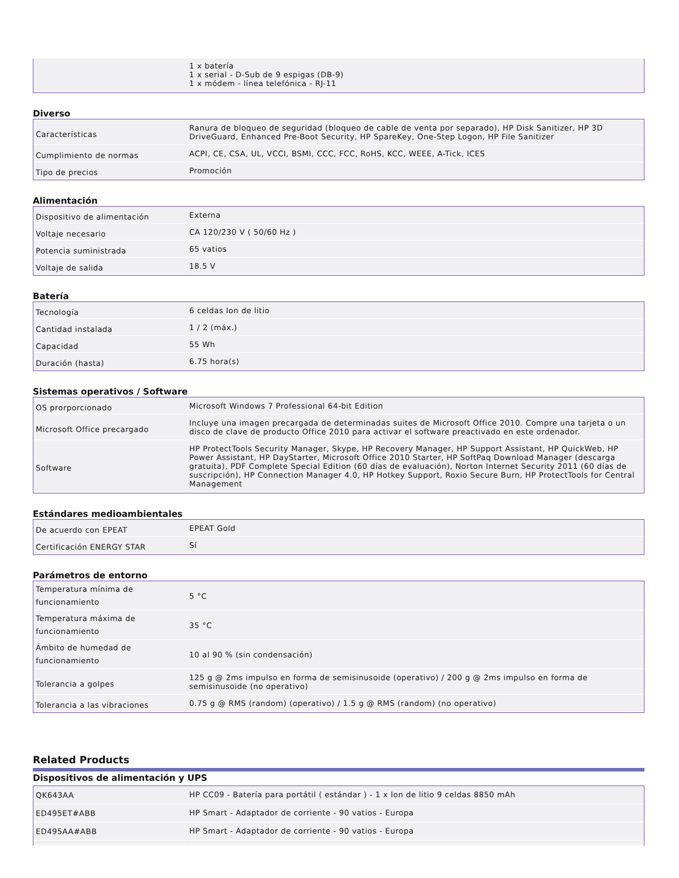| | 1 x batería 1 x serial - D-Sub de 9 espigas (DB-9) 1 x módem - línea telefónica - RJ-11 |
Diverso
| Características | Ranura de bloqueo de seguridad (bloqueo de cable de venta por separado), HP Disk Sanitizer, HP 3D DriveGuard, Enhanced Pre-Boot Security, HP SpareKey, One-Step Logon, HP File Sanitizer |
| Cumplimiento de normas | ACPI, CE, CSA, UL, VCCI, BSMI, CCC, FCC, RoHS, KCC, WEEE, A-Tick, ICES |
| Tipo de precios | Promoción |
Alimentación
| Dispositivo de alimentación | Externa |
| Voltaje necesario | CA 120/230 V ( 50/60 Hz ) |
| Potencia suministrada | 65 vatios |
| Voltaje de salida | 18.5 V |
Batería
| Tecnología | 6 celdas Ion de litio |
| Cantidad instalada | 1 / 2 (máx.) |
| Capacidad | 55 Wh |
| Duración (hasta) | 6.75 hora(s) |
Sistemas operativos / Software
| OS prorporcionado | Microsoft Windows 7 Professional 64-bit Edition |
| Microsoft Office precargado | Incluye una imagen precargada de determinadas suites de Microsoft Office 2010. Compre una tarjeta o un disco de clave de producto Office 2010 para activar el software preactivado en este ordenador. |
| Software | HP ProtectTools Security Manager, Skype, HP Recovery Manager, HP Support Assistant, HP QuickWeb, HP Power Assistant, HP DayStarter, Microsoft Office 2010 Starter, HP SoftPaq Download Manager (descarga gratuita), PDF Complete Special Edition (60 días de evaluación), Norton Internet Security 2011 (60 días de suscripción), HP Connection Manager 4.0, HP Hotkey Support, Roxio Secure Burn, HP ProtectTools for Central Management |
Estándares medioambientales
| De acuerdo con EPEAT | EPEAT Gold |
| Certificación ENERGY STAR | Sí |
Parámetros de entorno
| Temperatura mínima de funcionamiento | 5 °C |
| Temperatura máxima de funcionamiento | 35 °C |
| Ámbito de humedad de funcionamiento | 10 al 90 % (sin condensación) |
| Tolerancia a golpes | 125 g @ 2ms impulso en forma de semisinusoide (operativo) / 200 g @ 2ms impulso en forma de semisinusoide (no operativo) |
| Tolerancia a las vibraciones | 0.75 g @ RMS (random) (operativo) / 1.5 g @ RMS (random) (no operativo) |
Related Products
Dispositivos de alimentación y UPS
| QK643AA | HP CC09 - Batería para portátil ( estándar ) - 1 x Ion de litio 9 celdas 8850 mAh |
| ED495ET#ABB | HP Smart - Adaptador de corriente - 90 vatios - Europa |
| ED495AA#ABB | HP Smart - Adaptador de corriente - 90 vatios - Europa |